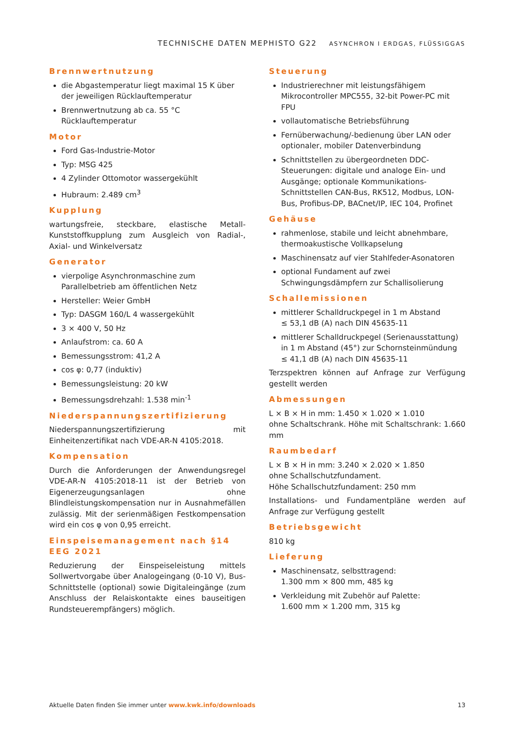TECHNISCHE DATEN MEPHISTO G22 ASYNCHRON I ERDGAS, FLÜSSIGGAS
Brennwertnutzung
die Abgastemperatur liegt maximal 15 K über der jeweiligen Rücklauftemperatur
Brennwertnutzung ab ca. 55 °C Rücklauftemperatur
Motor
Ford Gas-Industrie-Motor
Typ: MSG 425
4 Zylinder Ottomotor wassergekühlt
Hubraum: 2.489 cm<sup>3</sup>
Kupplung
wartungsfreie, steckbare, elastische Metall-Kunststoffkupplung zum Ausgleich von Radial-, Axial- und Winkelversatz
Generator
vierpolige Asynchronmaschine zum Parallelbetrieb am öffentlichen Netz
Hersteller: Weier GmbH
Typ: DASGM 160/L 4 wassergekühlt
3 × 400 V, 50 Hz
Anlaufstrom: ca. 60 A
Bemessungsstrom: 41,2 A
cos φ: 0,77 (induktiv)
Bemessungsleistung: 20 kW
Bemessungsdrehzahl: 1.538 min<sup>-1</sup>
Niederspannungszertifizierung
Niederspannungszertifizierung mit Einheitenzertifikat nach VDE-AR-N 4105:2018.
Kompensation
Durch die Anforderungen der Anwendungsregel VDE-AR-N 4105:2018-11 ist der Betrieb von Eigenerzeugungsanlagen ohne Blindleistungskompensation nur in Ausnahmefällen zulässig. Mit der serienmäßigen Festkompensation wird ein cos φ von 0,95 erreicht.
Einspeisemanagement nach §14 EEG 2021
Reduzierung der Einspeiseleistung mittels Sollwertvorgabe über Analogeingang (0-10 V), Bus-Schnittstelle (optional) sowie Digitaleingänge (zum Anschluss der Relaiskontakte eines bauseitigen Rundsteuerempfängers) möglich.
Steuerung
Industrierechner mit leistungsfähigem Mikrocontroller MPC555, 32-bit Power-PC mit FPU
vollautomatische Betriebsführung
Fernüberwachung/-bedienung über LAN oder optionaler, mobiler Datenverbindung
Schnittstellen zu übergeordneten DDC-Steuerungen: digitale und analoge Ein- und Ausgänge; optionale Kommunikations-Schnittstellen CAN-Bus, RK512, Modbus, LON-Bus, Profibus-DP, BACnet/IP, IEC 104, Profinet
Gehäuse
rahmenlose, stabile und leicht abnehmbare, thermoakustische Vollkapselung
Maschinensatz auf vier Stahlfeder-Asonatoren
optional Fundament auf zwei Schwingungsdämpfern zur Schallisolierung
Schallemissionen
mittlerer Schalldruckpegel in 1 m Abstand
≤ 53,1 dB (A) nach DIN 45635-11
mittlerer Schalldruckpegel (Serienausstattung) in 1 m Abstand (45°) zur Schornsteinmündung ≤ 41,1 dB (A) nach DIN 45635-11
Terzspektren können auf Anfrage zur Verfügung gestellt werden
Abmessungen
L × B × H in mm: 1.450 × 1.020 × 1.010
ohne Schaltschrank. Höhe mit Schaltschrank: 1.660 mm
Raumbedarf
L × B × H in mm: 3.240 × 2.020 × 1.850
ohne Schallschutzfundament.
Höhe Schallschutzfundament: 250 mm
Installations- und Fundamentpläne werden auf Anfrage zur Verfügung gestellt
Betriebsgewicht
810 kg
Lieferung
Maschinensatz, selbsttragend:
1.300 mm × 800 mm, 485 kg
Verkleidung mit Zubehör auf Palette:
1.600 mm × 1.200 mm, 315 kg
Aktuelle Daten finden Sie immer unter www.kwk.info/downloads 13